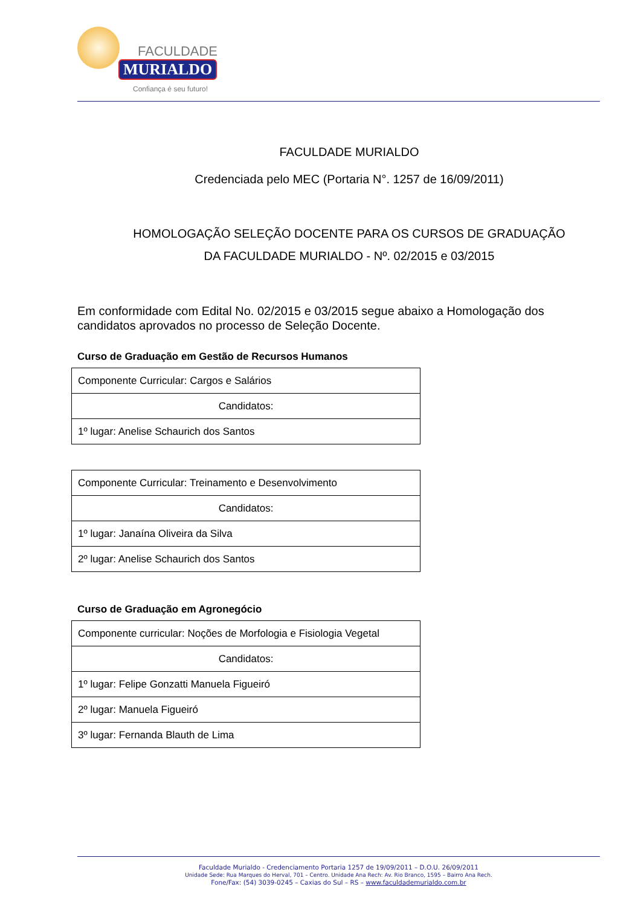FACULDADE
MURIALDO
Confiança é seu futuro!
FACULDADE MURIALDO
Credenciada pelo MEC (Portaria N°. 1257 de 16/09/2011)
HOMOLOGAÇÃO SELEÇÃO DOCENTE PARA OS CURSOS DE GRADUAÇÃO
DA FACULDADE MURIALDO - Nº. 02/2015 e 03/2015
Em conformidade com Edital No. 02/2015 e 03/2015 segue abaixo a Homologação dos candidatos aprovados no processo de Seleção Docente.
Curso de Graduação em Gestão de Recursos Humanos
| Componente Curricular: Cargos e Salários |
| Candidatos: |
| 1º lugar: Anelise Schaurich dos Santos |
| Componente Curricular: Treinamento e Desenvolvimento |
| Candidatos: |
| 1º lugar: Janaína Oliveira da Silva |
| 2º lugar: Anelise Schaurich dos Santos |
Curso de Graduação em Agronegócio
| Componente curricular: Noções de Morfologia e Fisiologia Vegetal |
| Candidatos: |
| 1º lugar: Felipe Gonzatti Manuela Figueiró |
| 2º lugar: Manuela Figueiró |
| 3º lugar: Fernanda Blauth de Lima |
Faculdade Murialdo - Credenciamento Portaria 1257 de 19/09/2011 – D.O.U. 26/09/2011
Unidade Sede: Rua Marques do Herval, 701 – Centro. Unidade Ana Rech: Av. Rio Branco, 1595 – Bairro Ana Rech.
Fone/Fax: (54) 3039-0245 – Caxias do Sul – RS – www.faculdademurialdo.com.br